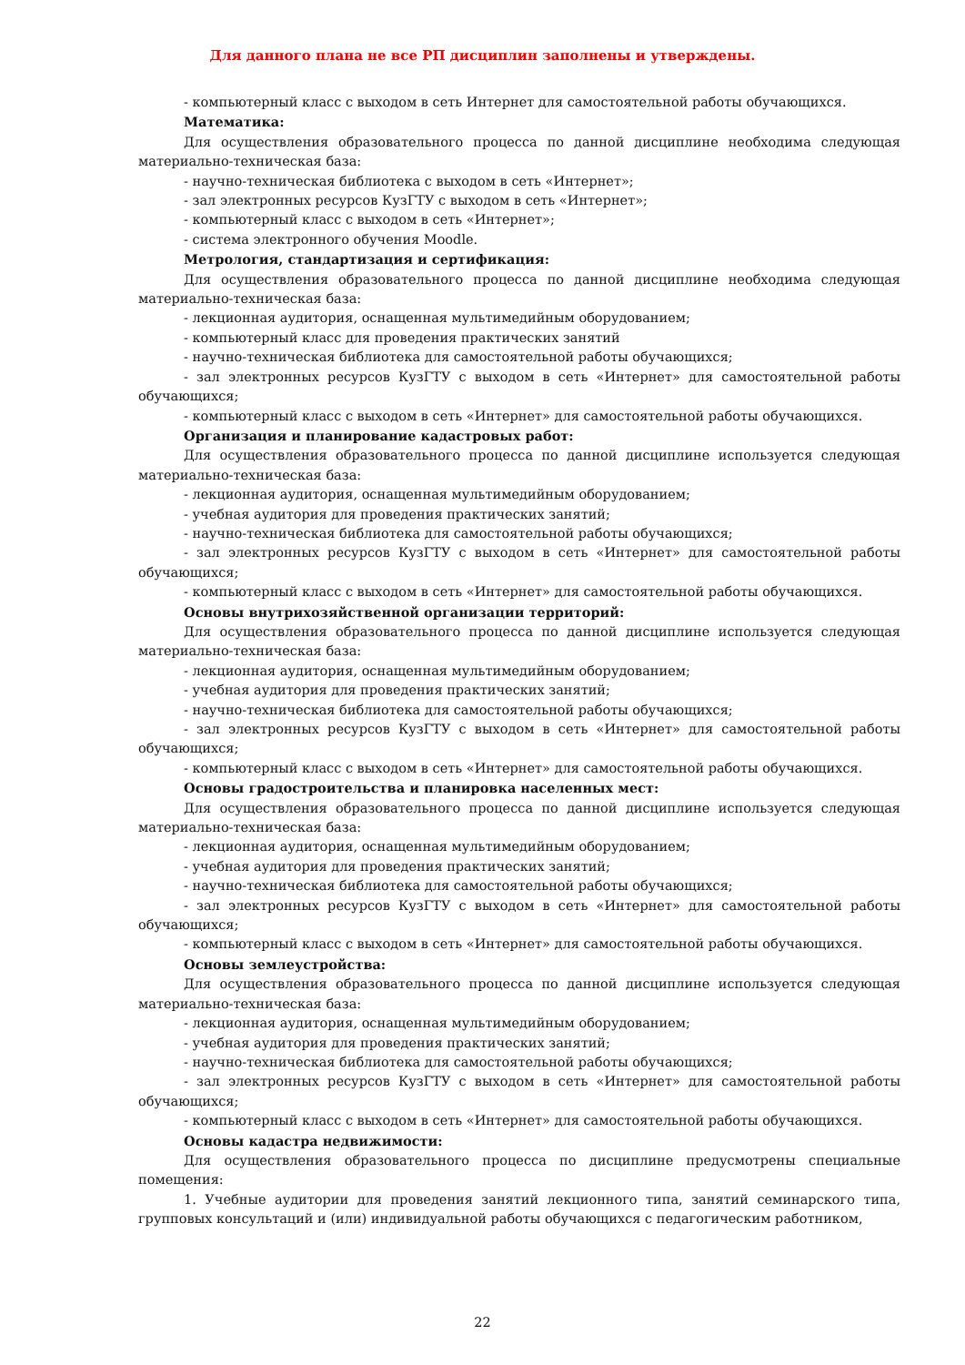Для данного плана не все РП дисциплин заполнены и утверждены.
- компьютерный класс с выходом в сеть Интернет для самостоятельной работы обучающихся.
Математика:
Для осуществления образовательного процесса по данной дисциплине необходима следующая материально-техническая база:
- научно-техническая библиотека с выходом в сеть «Интернет»;
- зал электронных ресурсов КузГТУ с выходом в сеть «Интернет»;
- компьютерный класс с выходом в сеть «Интернет»;
- система электронного обучения Moodle.
Метрология, стандартизация и сертификация:
Для осуществления образовательного процесса по данной дисциплине необходима следующая материально-техническая база:
- лекционная аудитория, оснащенная мультимедийным оборудованием;
- компьютерный класс для проведения практических занятий
- научно-техническая библиотека для самостоятельной работы обучающихся;
- зал электронных ресурсов КузГТУ с выходом в сеть «Интернет» для самостоятельной работы обучающихся;
- компьютерный класс с выходом в сеть «Интернет» для самостоятельной работы обучающихся.
Организация и планирование кадастровых работ:
Для осуществления образовательного процесса по данной дисциплине используется следующая материально-техническая база:
- лекционная аудитория, оснащенная мультимедийным оборудованием;
- учебная аудитория для проведения практических занятий;
- научно-техническая библиотека для самостоятельной работы обучающихся;
- зал электронных ресурсов КузГТУ с выходом в сеть «Интернет» для самостоятельной работы обучающихся;
- компьютерный класс с выходом в сеть «Интернет» для самостоятельной работы обучающихся.
Основы внутрихозяйственной организации территорий:
Для осуществления образовательного процесса по данной дисциплине используется следующая материально-техническая база:
- лекционная аудитория, оснащенная мультимедийным оборудованием;
- учебная аудитория для проведения практических занятий;
- научно-техническая библиотека для самостоятельной работы обучающихся;
- зал электронных ресурсов КузГТУ с выходом в сеть «Интернет» для самостоятельной работы обучающихся;
- компьютерный класс с выходом в сеть «Интернет» для самостоятельной работы обучающихся.
Основы градостроительства и планировка населенных мест:
Для осуществления образовательного процесса по данной дисциплине используется следующая материально-техническая база:
- лекционная аудитория, оснащенная мультимедийным оборудованием;
- учебная аудитория для проведения практических занятий;
- научно-техническая библиотека для самостоятельной работы обучающихся;
- зал электронных ресурсов КузГТУ с выходом в сеть «Интернет» для самостоятельной работы обучающихся;
- компьютерный класс с выходом в сеть «Интернет» для самостоятельной работы обучающихся.
Основы землеустройства:
Для осуществления образовательного процесса по данной дисциплине используется следующая материально-техническая база:
- лекционная аудитория, оснащенная мультимедийным оборудованием;
- учебная аудитория для проведения практических занятий;
- научно-техническая библиотека для самостоятельной работы обучающихся;
- зал электронных ресурсов КузГТУ с выходом в сеть «Интернет» для самостоятельной работы обучающихся;
- компьютерный класс с выходом в сеть «Интернет» для самостоятельной работы обучающихся.
Основы кадастра недвижимости:
Для осуществления образовательного процесса по дисциплине предусмотрены специальные помещения:
1. Учебные аудитории для проведения занятий лекционного типа, занятий семинарского типа, групповых консультаций и (или) индивидуальной работы обучающихся с педагогическим работником,
22